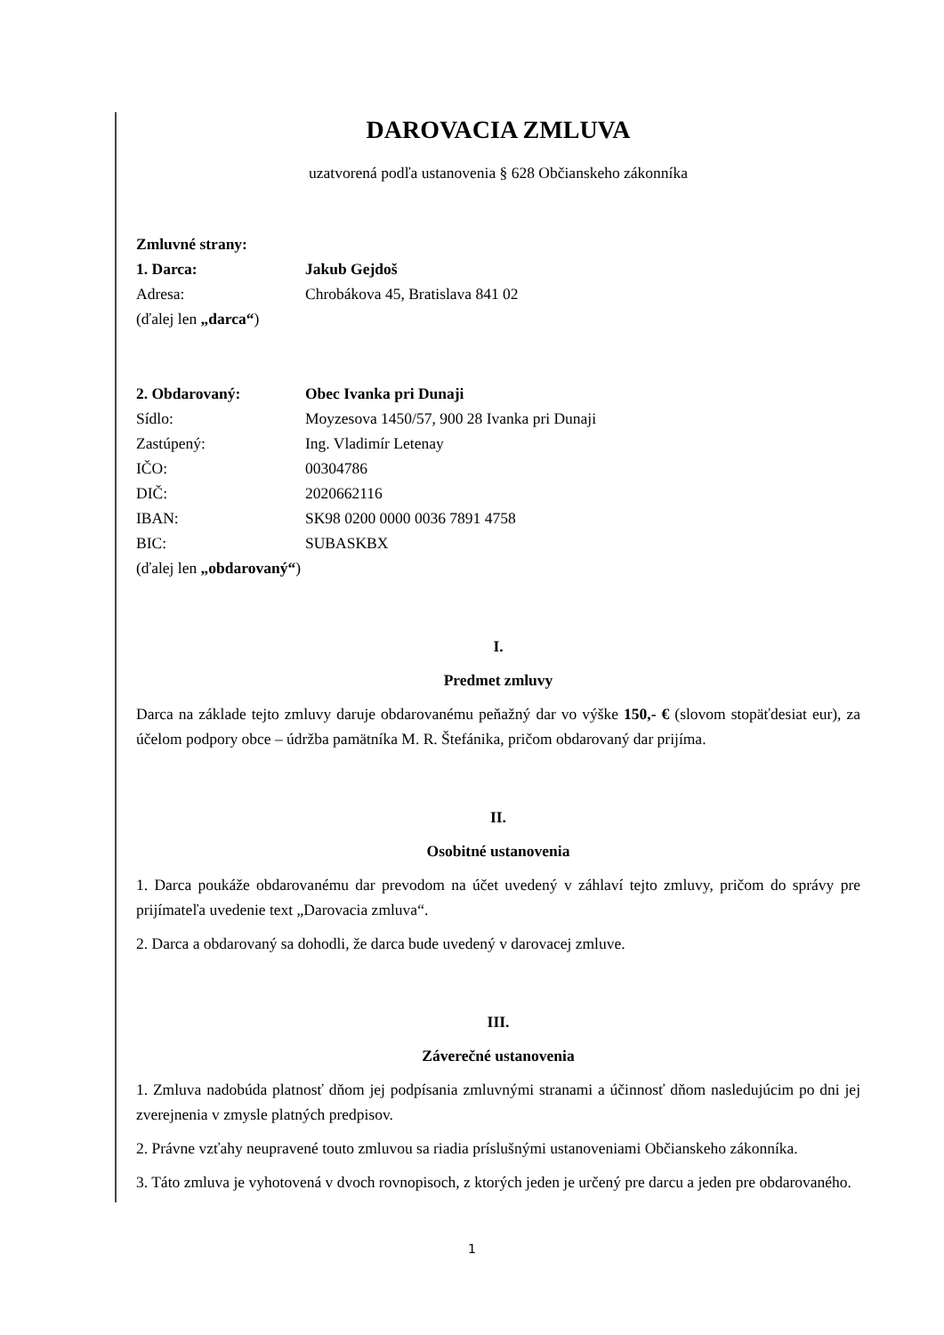DAROVACIA ZMLUVA
uzatvorená podľa ustanovenia § 628 Občianskeho zákonníka
Zmluvné strany:
1. Darca: Jakub Gejdoš
Adresa: Chrobákova 45, Bratislava 841 02
(ďalej len „darca“)
2. Obdarovaný: Obec Ivanka pri Dunaji
Sídlo: Moyzesova 1450/57, 900 28 Ivanka pri Dunaji
Zastúpený: Ing. Vladimír Letenay
IČO: 00304786
DIČ: 2020662116
IBAN: SK98 0200 0000 0036 7891 4758
BIC: SUBASKBX
(ďalej len „obdarovaný“)
I.
Predmet zmluvy
Darca na základe tejto zmluvy daruje obdarovanému peňažný dar vo výške 150,- € (slovom stopäťdesiat eur), za účelom podpory obce – údržba pamätníka M. R. Štefánika, pričom obdarovaný dar prijíma.
II.
Osobitné ustanovenia
1. Darca poukáže obdarovanému dar prevodom na účet uvedený v záhlaví tejto zmluvy, pričom do správy pre prijímateľa uvedenie text „Darovacia zmluva“.
2. Darca a obdarovaný sa dohodli, že darca bude uvedený v darovacej zmluve.
III.
Záverečné ustanovenia
1. Zmluva nadobúda platnosť dňom jej podpísania zmluvnými stranami a účinnosť dňom nasledujúcim po dni jej zverejnenia v zmysle platných predpisov.
2. Právne vzťahy neupravené touto zmluvou sa riadia príslušnými ustanoveniami Občianskeho zákonníka.
3. Táto zmluva je vyhotovená v dvoch rovnopisoch, z ktorých jeden je určený pre darcu a jeden pre obdarovaného.
1